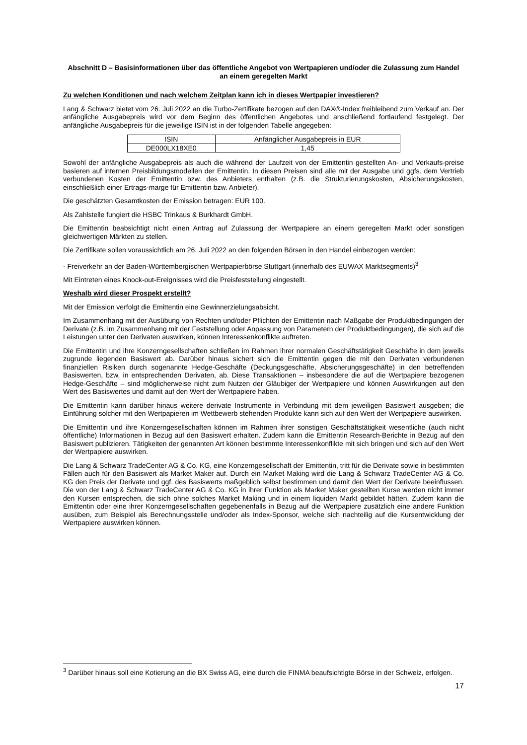Abschnitt D – Basisinformationen über das öffentliche Angebot von Wertpapieren und/oder die Zulassung zum Handel an einem geregelten Markt
Zu welchen Konditionen und nach welchem Zeitplan kann ich in dieses Wertpapier investieren?
Lang & Schwarz bietet vom 26. Juli 2022 an die Turbo-Zertifikate bezogen auf den DAX®-Index freibleibend zum Verkauf an. Der anfängliche Ausgabepreis wird vor dem Beginn des öffentlichen Angebotes und anschließend fortlaufend festgelegt. Der anfängliche Ausgabepreis für die jeweilige ISIN ist in der folgenden Tabelle angegeben:
| ISIN | Anfänglicher Ausgabepreis in EUR |
| --- | --- |
| DE000LX18XE0 | 1,45 |
Sowohl der anfängliche Ausgabepreis als auch die während der Laufzeit von der Emittentin gestellten An- und Verkaufs-preise basieren auf internen Preisbildungsmodellen der Emittentin. In diesen Preisen sind alle mit der Ausgabe und ggfs. dem Vertrieb verbundenen Kosten der Emittentin bzw. des Anbieters enthalten (z.B. die Strukturierungskosten, Absicherungskosten, einschließlich einer Ertrags-marge für Emittentin bzw. Anbieter).
Die geschätzten Gesamtkosten der Emission betragen: EUR 100.
Als Zahlstelle fungiert die HSBC Trinkaus & Burkhardt GmbH.
Die Emittentin beabsichtigt nicht einen Antrag auf Zulassung der Wertpapiere an einem geregelten Markt oder sonstigen gleichwertigen Märkten zu stellen.
Die Zertifikate sollen voraussichtlich am 26. Juli 2022 an den folgenden Börsen in den Handel einbezogen werden:
- Freiverkehr an der Baden-Württembergischen Wertpapierbörse Stuttgart (innerhalb des EUWAX Marktsegments)<sup>3</sup>
Mit Eintreten eines Knock-out-Ereignisses wird die Preisfeststellung eingestellt.
Weshalb wird dieser Prospekt erstellt?
Mit der Emission verfolgt die Emittentin eine Gewinnerzielungsabsicht.
Im Zusammenhang mit der Ausübung von Rechten und/oder Pflichten der Emittentin nach Maßgabe der Produktbedingungen der Derivate (z.B. im Zusammenhang mit der Feststellung oder Anpassung von Parametern der Produktbedingungen), die sich auf die Leistungen unter den Derivaten auswirken, können Interessenkonflikte auftreten.
Die Emittentin und ihre Konzerngesellschaften schließen im Rahmen ihrer normalen Geschäftstätigkeit Geschäfte in dem jeweils zugrunde liegenden Basiswert ab. Darüber hinaus sichert sich die Emittentin gegen die mit den Derivaten verbundenen finanziellen Risiken durch sogenannte Hedge-Geschäfte (Deckungsgeschäfte, Absicherungsgeschäfte) in den betreffenden Basiswerten, bzw. in entsprechenden Derivaten, ab. Diese Transaktionen – insbesondere die auf die Wertpapiere bezogenen Hedge-Geschäfte – sind möglicherweise nicht zum Nutzen der Gläubiger der Wertpapiere und können Auswirkungen auf den Wert des Basiswertes und damit auf den Wert der Wertpapiere haben.
Die Emittentin kann darüber hinaus weitere derivate Instrumente in Verbindung mit dem jeweiligen Basiswert ausgeben; die Einführung solcher mit den Wertpapieren im Wettbewerb stehenden Produkte kann sich auf den Wert der Wertpapiere auswirken.
Die Emittentin und ihre Konzerngesellschaften können im Rahmen ihrer sonstigen Geschäftstätigkeit wesentliche (auch nicht öffentliche) Informationen in Bezug auf den Basiswert erhalten. Zudem kann die Emittentin Research-Berichte in Bezug auf den Basiswert publizieren. Tätigkeiten der genannten Art können bestimmte Interessenkonflikte mit sich bringen und sich auf den Wert der Wertpapiere auswirken.
Die Lang & Schwarz TradeCenter AG & Co. KG, eine Konzerngesellschaft der Emittentin, tritt für die Derivate sowie in bestimmten Fällen auch für den Basiswert als Market Maker auf. Durch ein Market Making wird die Lang & Schwarz TradeCenter AG & Co. KG den Preis der Derivate und ggf. des Basiswerts maßgeblich selbst bestimmen und damit den Wert der Derivate beeinflussen. Die von der Lang & Schwarz TradeCenter AG & Co. KG in ihrer Funktion als Market Maker gestellten Kurse werden nicht immer den Kursen entsprechen, die sich ohne solches Market Making und in einem liquiden Markt gebildet hätten. Zudem kann die Emittentin oder eine ihrer Konzerngesellschaften gegebenenfalls in Bezug auf die Wertpapiere zusätzlich eine andere Funktion ausüben, zum Beispiel als Berechnungsstelle und/oder als Index-Sponsor, welche sich nachteilig auf die Kursentwicklung der Wertpapiere auswirken können.
<sup>3</sup> Darüber hinaus soll eine Kotierung an die BX Swiss AG, eine durch die FINMA beaufsichtigte Börse in der Schweiz, erfolgen.
17